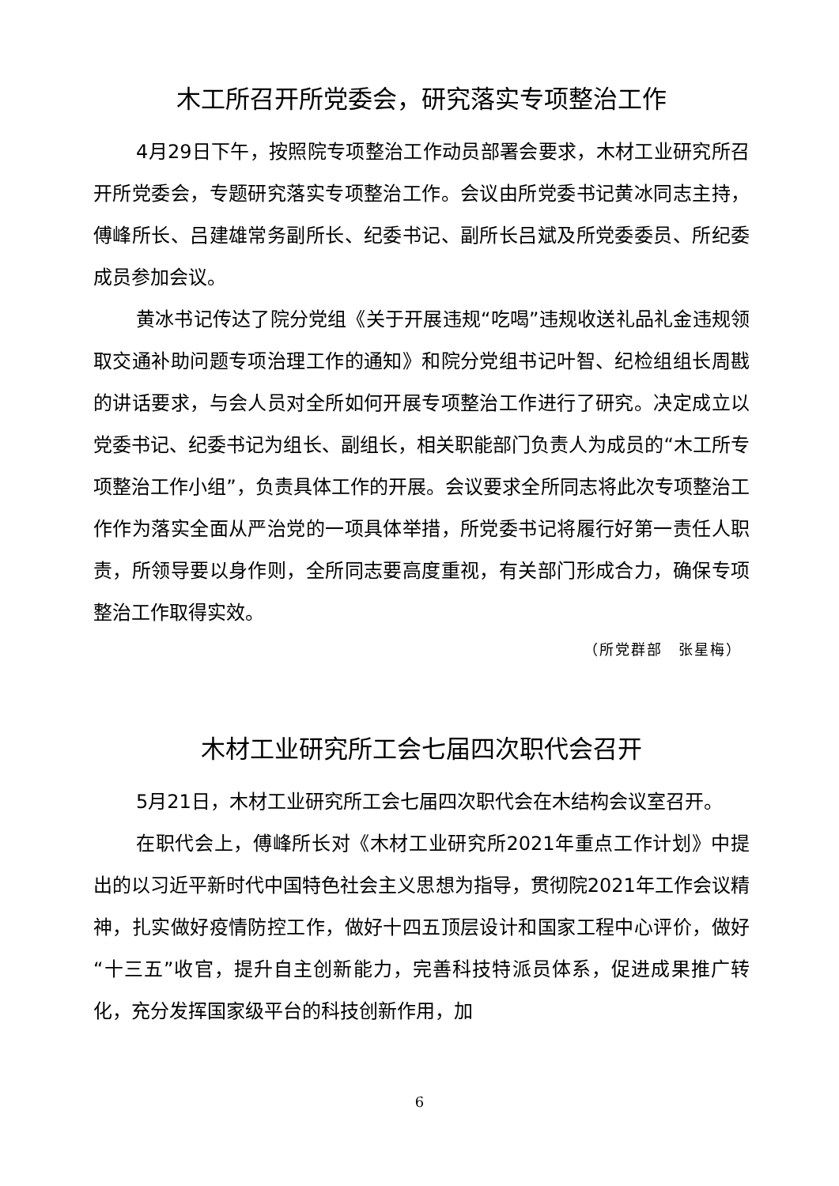木工所召开所党委会，研究落实专项整治工作
4月29日下午，按照院专项整治工作动员部署会要求，木材工业研究所召开所党委会，专题研究落实专项整治工作。会议由所党委书记黄冰同志主持，傅峰所长、吕建雄常务副所长、纪委书记、副所长吕斌及所党委委员、所纪委成员参加会议。
黄冰书记传达了院分党组《关于开展违规“吃喝”违规收送礼品礼金违规领取交通补助问题专项治理工作的通知》和院分党组书记叶智、纪检组组长周戡的讲话要求，与会人员对全所如何开展专项整治工作进行了研究。决定成立以党委书记、纪委书记为组长、副组长，相关职能部门负责人为成员的“木工所专项整治工作小组”，负责具体工作的开展。会议要求全所同志将此次专项整治工作作为落实全面从严治党的一项具体举措，所党委书记将履行好第一责任人职责，所领导要以身作则，全所同志要高度重视，有关部门形成合力，确保专项整治工作取得实效。
（所党群部　张星梅）
木材工业研究所工会七届四次职代会召开
5月21日，木材工业研究所工会七届四次职代会在木结构会议室召开。
在职代会上，傅峰所长对《木材工业研究所2021年重点工作计划》中提出的以习近平新时代中国特色社会主义思想为指导，贯彻院2021年工作会议精神，扎实做好疫情防控工作，做好十四五顶层设计和国家工程中心评价，做好“十三五”收官，提升自主创新能力，完善科技特派员体系，促进成果推广转化，充分发挥国家级平台的科技创新作用，加
6